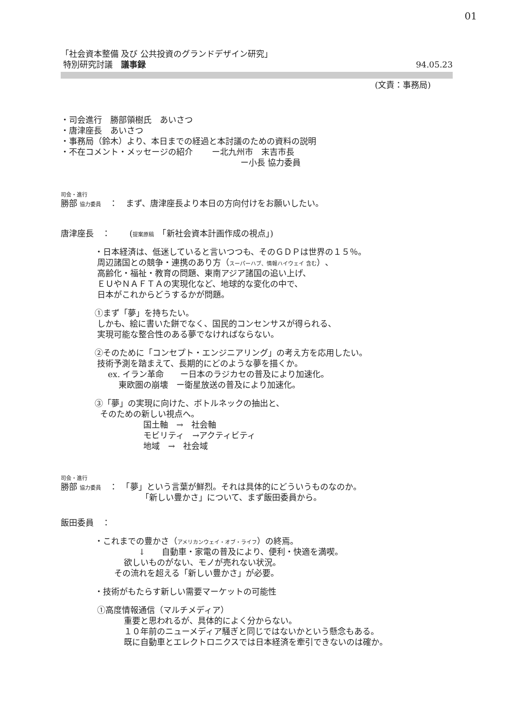01
「社会資本整備 及び 公共投資のグランドデザイン研究」
特別研究討議　議事録
94.05.23
(文責：事務局)
・司会進行　勝部領樹氏　あいさつ
・唐津座長　あいさつ
・事務局（鈴木）より、本日までの経過と本討議のための資料の説明
・不在コメント・メッセージの紹介　　 ー北九州市　末吉市長
ー小長 協力委員
司会・進行
勝部 協力委員　：　まず、唐津座長より本日の方向付けをお願いしたい。
唐津座長　：　　 (提案原稿　「新社会資本計画作成の視点」)
・日本経済は、低迷していると言いつつも、そのＧＤＰは世界の１５％。
周辺諸国との競争・連携のあり方（スーパーハブ、情報ハイウェイ 含む）、
高齢化・福祉・教育の問題、東南アジア諸国の追い上げ、
ＥＵやＮＡＦＴＡの実現化など、地球的な変化の中で、
日本がこれからどうするかが問題。
①まず「夢」を持ちたい。
しかも、絵に書いた餅でなく、国民的コンセンサスが得られる、
実現可能な整合性のある夢でなければならない。
②そのために「コンセプト・エンジニアリング」の考え方を応用したい。
技術予測を踏まえて、長期的にどのような夢を描くか。
ex. イラン革命　　ー日本のラジカセの普及により加速化。
東欧圏の崩壊　ー衛星放送の普及により加速化。
③「夢」の実現に向けた、ボトルネックの抽出と、
そのための新しい視点へ。
国土軸　→　社会軸
モビリティ　→アクティビティ
地域　→　社会域
司会・進行
勝部 協力委員　：　「夢」という言葉が鮮烈。それは具体的にどういうものなのか。
「新しい豊かさ」について、まず飯田委員から。
飯田委員　：
・これまでの豊かさ（アメリカンウェイ・オブ・ライフ）の終焉。
↓　　自動車・家電の普及により、便利・快適を満喫。
欲しいものがない、モノが売れない状況。
その流れを超える「新しい豊かさ」が必要。
・技術がもたらす新しい需要マーケットの可能性
①高度情報通信（マルチメディア）
重要と思われるが、具体的によく分からない。
１０年前のニューメディア騒ぎと同じではないかという懸念もある。
既に自動車とエレクトロニクスでは日本経済を牽引できないのは確か。